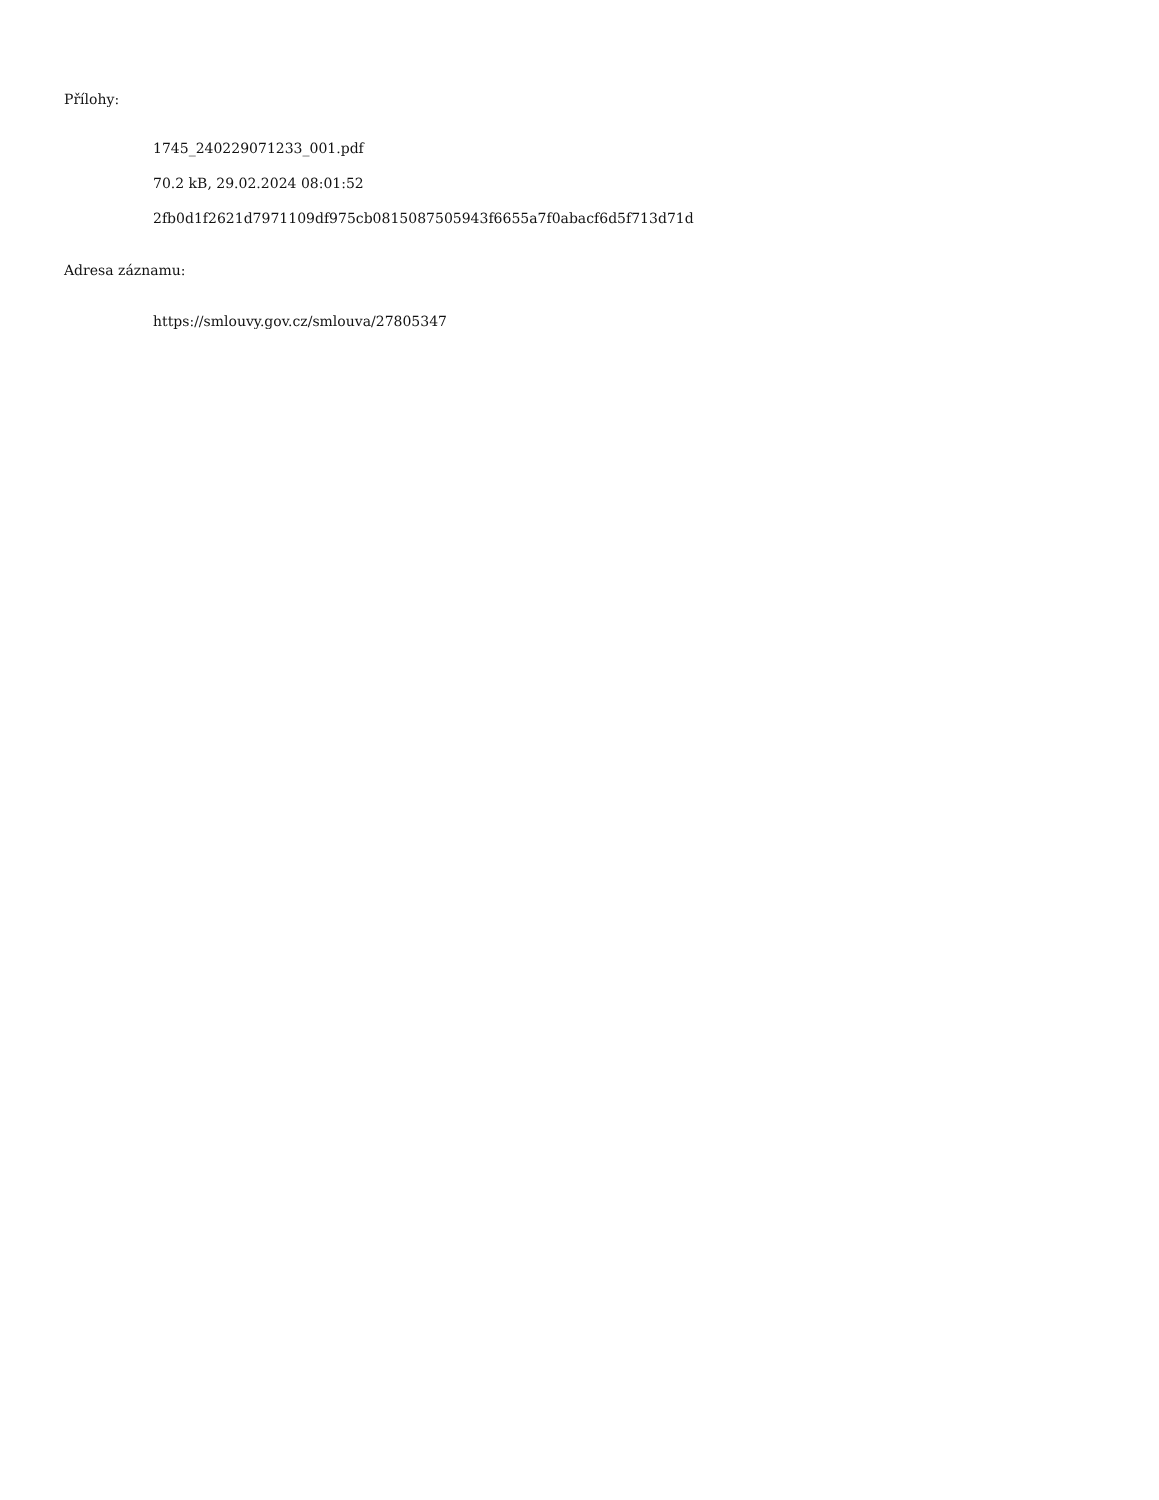Přílohy:
1745_240229071233_001.pdf
70.2 kB, 29.02.2024 08:01:52
2fb0d1f2621d7971109df975cb0815087505943f6655a7f0abacf6d5f713d71d
Adresa záznamu:
https://smlouvy.gov.cz/smlouva/27805347